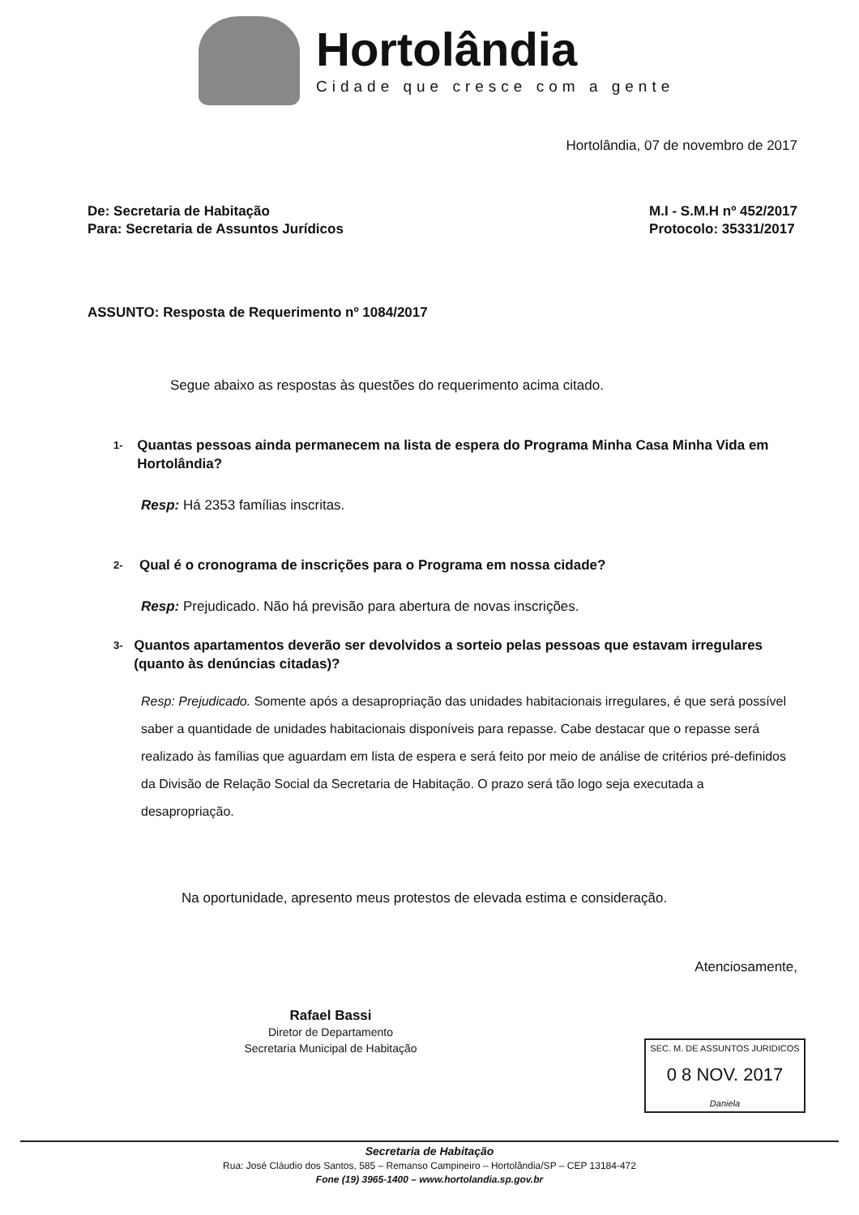Hortolândia
Cidade que cresce com a gente
Hortolândia, 07 de novembro de 2017
De: Secretaria de Habitação
Para: Secretaria de Assuntos Jurídicos
M.I - S.M.H nº 452/2017
Protocolo: 35331/2017
ASSUNTO: Resposta de Requerimento nº 1084/2017
Segue abaixo as respostas às questões do requerimento acima citado.
1- Quantas pessoas ainda permanecem na lista de espera do Programa Minha Casa Minha Vida em Hortolândia?
Resp: Há 2353 famílias inscritas.
2- Qual é o cronograma de inscrições para o Programa em nossa cidade?
Resp: Prejudicado. Não há previsão para abertura de novas inscrições.
3- Quantos apartamentos deverão ser devolvidos a sorteio pelas pessoas que estavam irregulares (quanto às denúncias citadas)?
Resp: Prejudicado. Somente após a desapropriação das unidades habitacionais irregulares, é que será possível saber a quantidade de unidades habitacionais disponíveis para repasse. Cabe destacar que o repasse será realizado às famílias que aguardam em lista de espera e será feito por meio de análise de critérios pré-definidos da Divisão de Relação Social da Secretaria de Habitação. O prazo será tão logo seja executada a desapropriação.
Na oportunidade, apresento meus protestos de elevada estima e consideração.
Atenciosamente,
Rafael Bassi
Diretor de Departamento
Secretaria Municipal de Habitação
SEC. M. DE ASSUNTOS JURIDICOS
0 8 NOV. 2017
Daniela
Secretaria de Habitação
Rua: José Cláudio dos Santos, 585 – Remanso Campineiro – Hortolândia/SP – CEP 13184-472
Fone (19) 3965-1400 – www.hortolandia.sp.gov.br